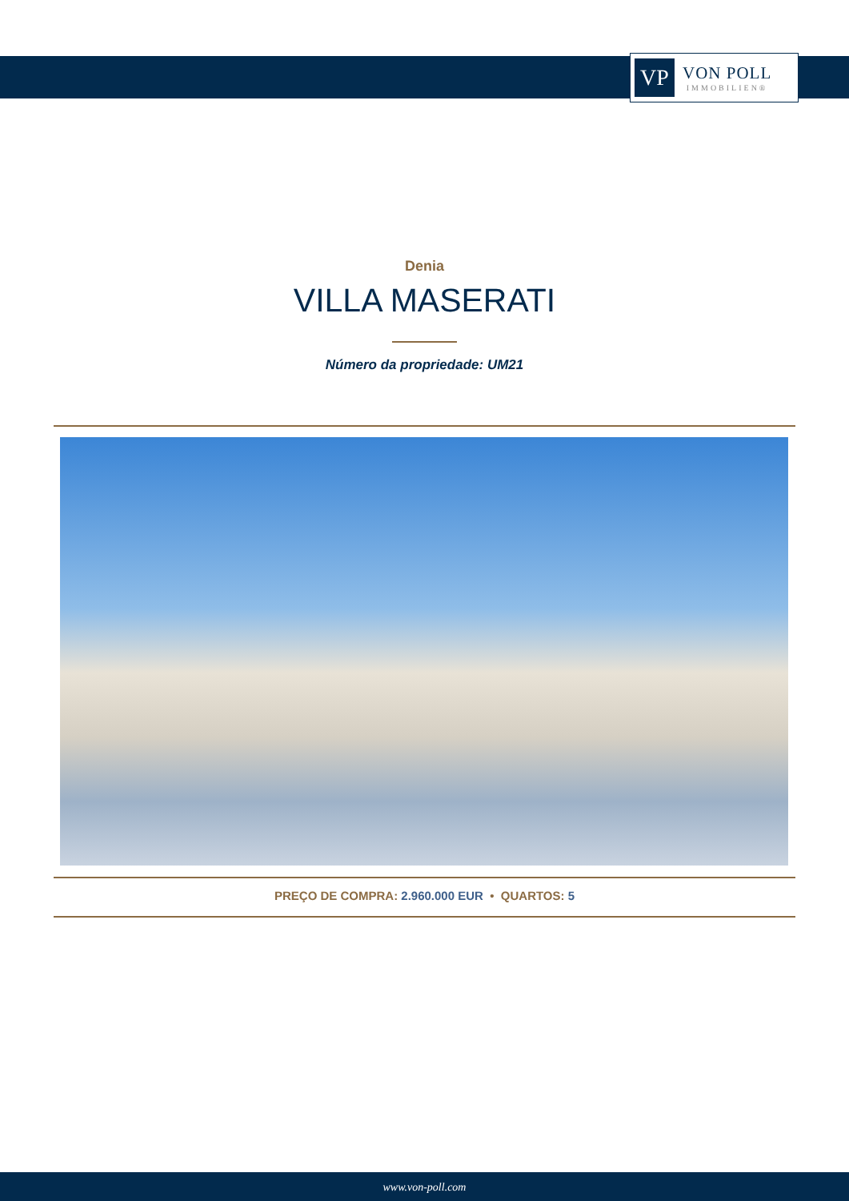VP
VON POLL
IMMOBILIEN®
Denia
VILLA MASERATI
Número da propriedade: UM21
PREÇO DE COMPRA: 2.960.000 EUR • QUARTOS: 5
www.von-poll.com